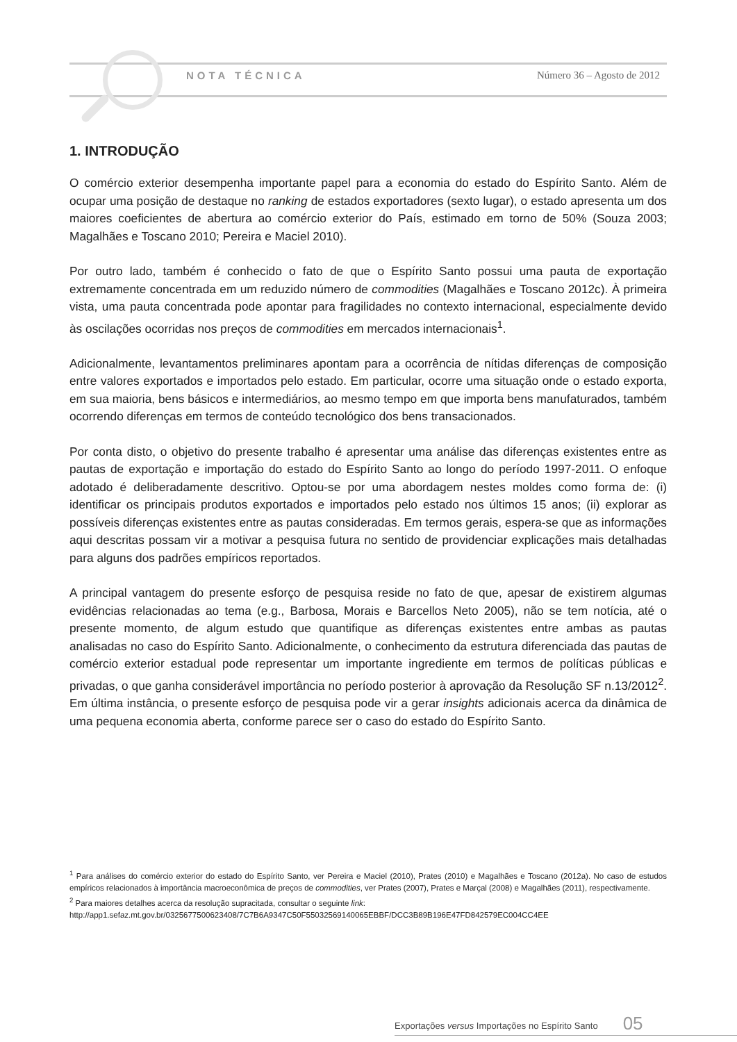NOTA TÉCNICA Número 36 – Agosto de 2012
1. INTRODUÇÃO
O comércio exterior desempenha importante papel para a economia do estado do Espírito Santo. Além de ocupar uma posição de destaque no ranking de estados exportadores (sexto lugar), o estado apresenta um dos maiores coeficientes de abertura ao comércio exterior do País, estimado em torno de 50% (Souza 2003; Magalhães e Toscano 2010; Pereira e Maciel 2010).
Por outro lado, também é conhecido o fato de que o Espírito Santo possui uma pauta de exportação extremamente concentrada em um reduzido número de commodities (Magalhães e Toscano 2012c). À primeira vista, uma pauta concentrada pode apontar para fragilidades no contexto internacional, especialmente devido às oscilações ocorridas nos preços de commodities em mercados internacionais<sup>1</sup>.
Adicionalmente, levantamentos preliminares apontam para a ocorrência de nítidas diferenças de composição entre valores exportados e importados pelo estado. Em particular, ocorre uma situação onde o estado exporta, em sua maioria, bens básicos e intermediários, ao mesmo tempo em que importa bens manufaturados, também ocorrendo diferenças em termos de conteúdo tecnológico dos bens transacionados.
Por conta disto, o objetivo do presente trabalho é apresentar uma análise das diferenças existentes entre as pautas de exportação e importação do estado do Espírito Santo ao longo do período 1997-2011. O enfoque adotado é deliberadamente descritivo. Optou-se por uma abordagem nestes moldes como forma de: (i) identificar os principais produtos exportados e importados pelo estado nos últimos 15 anos; (ii) explorar as possíveis diferenças existentes entre as pautas consideradas. Em termos gerais, espera-se que as informações aqui descritas possam vir a motivar a pesquisa futura no sentido de providenciar explicações mais detalhadas para alguns dos padrões empíricos reportados.
A principal vantagem do presente esforço de pesquisa reside no fato de que, apesar de existirem algumas evidências relacionadas ao tema (e.g., Barbosa, Morais e Barcellos Neto 2005), não se tem notícia, até o presente momento, de algum estudo que quantifique as diferenças existentes entre ambas as pautas analisadas no caso do Espírito Santo. Adicionalmente, o conhecimento da estrutura diferenciada das pautas de comércio exterior estadual pode representar um importante ingrediente em termos de políticas públicas e privadas, o que ganha considerável importância no período posterior à aprovação da Resolução SF n.13/2012<sup>2</sup>. Em última instância, o presente esforço de pesquisa pode vir a gerar insights adicionais acerca da dinâmica de uma pequena economia aberta, conforme parece ser o caso do estado do Espírito Santo.
<sup>1</sup> Para análises do comércio exterior do estado do Espírito Santo, ver Pereira e Maciel (2010), Prates (2010) e Magalhães e Toscano (2012a). No caso de estudos empíricos relacionados à importância macroeconômica de preços de commodities, ver Prates (2007), Prates e Marçal (2008) e Magalhães (2011), respectivamente.
<sup>2</sup> Para maiores detalhes acerca da resolução supracitada, consultar o seguinte link:
http://app1.sefaz.mt.gov.br/0325677500623408/7C7B6A9347C50F55032569140065EBBF/DCC3B89B196E47FD842579EC004CC4EE
Exportações versus Importações no Espírito Santo 05